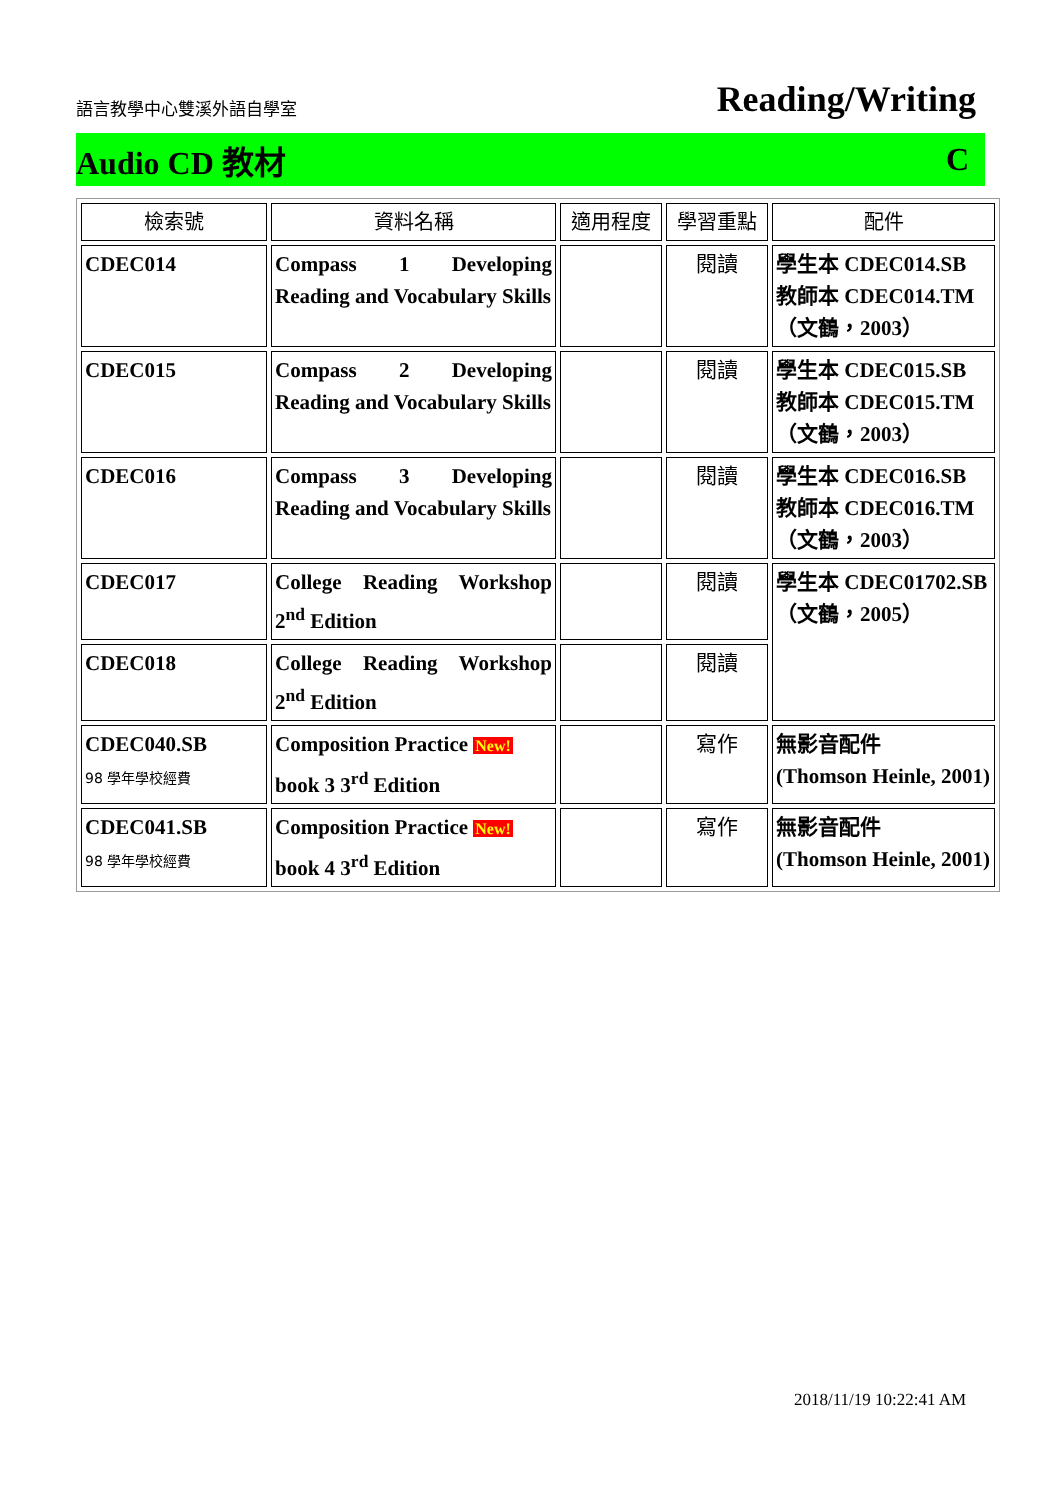語言教學中心雙溪外語自學室 Reading/Writing
Audio CD 教材 C
| 檢索號 | 資料名稱 | 適用程度 | 學習重點 | 配件 |
| --- | --- | --- | --- | --- |
| CDEC014 | Compass 1 Developing Reading and Vocabulary Skills | | 閱讀 | 學生本 CDEC014.SB 教師本 CDEC014.TM （文鶴，2003） |
| CDEC015 | Compass 2 Developing Reading and Vocabulary Skills | | 閱讀 | 學生本 CDEC015.SB 教師本 CDEC015.TM （文鶴，2003） |
| CDEC016 | Compass 3 Developing Reading and Vocabulary Skills | | 閱讀 | 學生本 CDEC016.SB 教師本 CDEC016.TM （文鶴，2003） |
| CDEC017 | College Reading Workshop 2<sup>nd</sup> Edition | | 閱讀 | 學生本 CDEC01702.SB （文鶴，2005） |
| CDEC018 | College Reading Workshop 2<sup>nd</sup> Edition | | 閱讀 | |
| CDEC040.SB 98 學年學校經費 | Composition Practice New! book 3 3<sup>rd</sup> Edition | | 寫作 | 無影音配件 (Thomson Heinle, 2001) |
| CDEC041.SB 98 學年學校經費 | Composition Practice New! book 4 3<sup>rd</sup> Edition | | 寫作 | 無影音配件 (Thomson Heinle, 2001) |
2018/11/19 10:22:41 AM